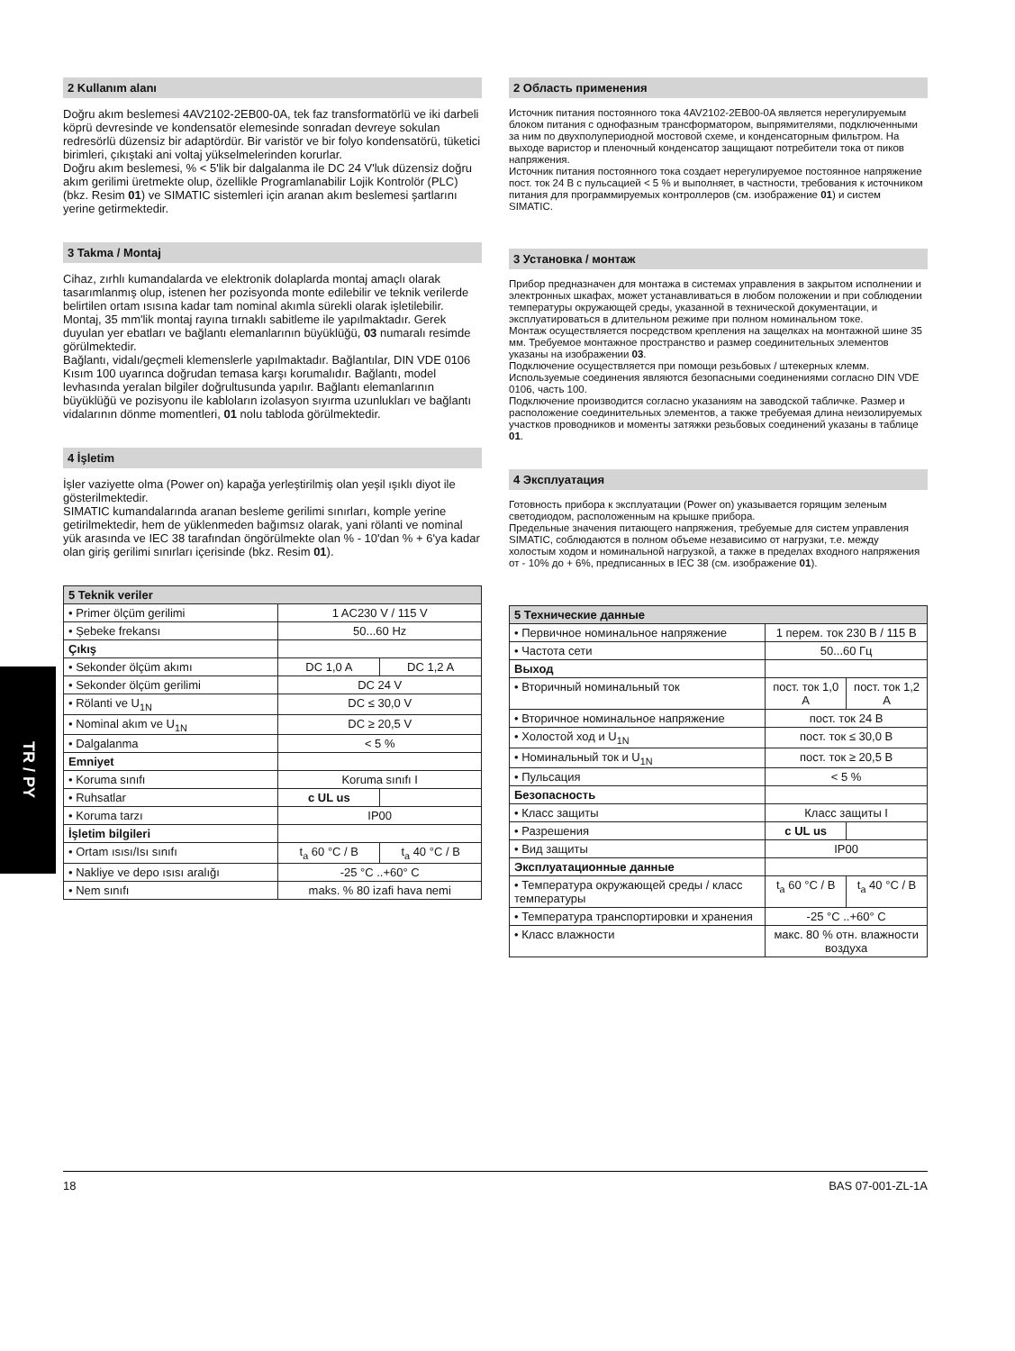TR / PY
2 Kullanım alanı
Doğru akım beslemesi 4AV2102-2EB00-0A, tek faz transformatörlü ve iki darbeli köprü devresinde ve kondensatör elemesinde sonradan devreye sokulan redresörlü düzensiz bir adaptördür. Bir varistör ve bir folyo kondensatörü, tüketici birimleri, çıkıştaki ani voltaj yükselmelerinden korurlar.
Doğru akım beslemesi, % < 5'lik bir dalgalanma ile DC 24 V'luk düzensiz doğru akım gerilimi üretmekte olup, özellikle Programlanabilir Lojik Kontrolör (PLC) (bkz. Resim 01) ve SIMATIC sistemleri için aranan akım beslemesi şartlarını yerine getirmektedir.
3 Takma / Montaj
Cihaz, zırhlı kumandalarda ve elektronik dolaplarda montaj amaçlı olarak tasarımlanmış olup, istenen her pozisyonda monte edilebilir ve teknik verilerde belirtilen ortam ısısına kadar tam nominal akımla sürekli olarak işletilebilir.
Montaj, 35 mm'lik montaj rayına tırnaklı sabitleme ile yapılmaktadır. Gerek duyulan yer ebatları ve bağlantı elemanlarının büyüklüğü, 03 numaralı resimde görülmektedir.
Bağlantı, vidalı/geçmeli klemenslerle yapılmaktadır. Bağlantılar, DIN VDE 0106 Kısım 100 uyarınca doğrudan temasa karşı korumalıdır. Bağlantı, model levhasında yeralan bilgiler doğrultusunda yapılır. Bağlantı elemanlarının büyüklüğü ve pozisyonu ile kabloların izolasyon sıyırma uzunlukları ve bağlantı vidalarının dönme momentleri, 01 nolu tabloda görülmektedir.
4 İşletim
İşler vaziyette olma (Power on) kapağa yerleştirilmiş olan yeşil ışıklı diyot ile gösterilmektedir.
SIMATIC kumandalarında aranan besleme gerilimi sınırları, komple yerine getirilmektedir, hem de yüklenmeden bağımsız olarak, yani rölanti ve nominal yük arasında ve IEC 38 tarafından öngörülmekte olan % - 10'dan % + 6'ya kadar olan giriş gerilimi sınırları içerisinde (bkz. Resim 01).
| 5 Teknik veriler | | |
| --- | --- | --- |
| • Primer ölçüm gerilimi | 1 AC230 V / 115 V | |
| • Şebeke frekansı | 50...60 Hz | |
| Çıkış | | |
| • Sekonder ölçüm akımı | DC 1,0 A | DC 1,2 A |
| • Sekonder ölçüm gerilimi | DC 24 V | |
| • Rölanti ve U<sub>1N</sub> | DC ≤ 30,0 V | |
| • Nominal akım ve U<sub>1N</sub> | DC ≥ 20,5 V | |
| • Dalgalanma | < 5 % | |
| Emniyet | | |
| • Koruma sınıfı | Koruma sınıfı I | |
| • Ruhsatlar | c UL us | |
| • Koruma tarzı | IP00 | |
| İşletim bilgileri | | |
| • Ortam ısısı/Isı sınıfı | t<sub>a</sub> 60 °C / B | t<sub>a</sub> 40 °C / B |
| • Nakliye ve depo ısısı aralığı | -25 °C ..+60° C | |
| • Nem sınıfı | maks. % 80 izafi hava nemi | |
2 Область применения
Источник питания постоянного тока 4AV2102-2EB00-0A является нерегулируемым блоком питания с однофазным трансформатором, выпрямителями, подключенными за ним по двухполупериодной мостовой схеме, и конденсаторным фильтром. На выходе варистор и пленочный конденсатор защищают потребители тока от пиков напряжения.
Источник питания постоянного тока создает нерегулируемое постоянное напряжение пост. ток 24 В с пульсацией < 5 % и выполняет, в частности, требования к источником питания для программируемых контроллеров (см. изображение 01) и систем SIMATIC.
3 Установка / монтаж
Прибор предназначен для монтажа в системах управления в закрытом исполнении и электронных шкафах, может устанавливаться в любом положении и при соблюдении температуры окружающей среды, указанной в технической документации, и эксплуатироваться в длительном режиме при полном номинальном токе.
Монтаж осуществляется посредством крепления на защелках на монтажной шине 35 мм. Требуемое монтажное пространство и размер соединительных элементов указаны на изображении 03.
Подключение осуществляется при помощи резьбовых / штекерных клемм. Используемые соединения являются безопасными соединениями согласно DIN VDE 0106, часть 100.
Подключение производится согласно указаниям на заводской табличке. Размер и расположение соединительных элементов, а также требуемая длина неизолируемых участков проводников и моменты затяжки резьбовых соединений указаны в таблице 01.
4 Эксплуатация
Готовность прибора к эксплуатации (Power on) указывается горящим зеленым светодиодом, расположенным на крышке прибора.
Предельные значения питающего напряжения, требуемые для систем управления SIMATIC, соблюдаются в полном объеме независимо от нагрузки, т.е. между холостым ходом и номинальной нагрузкой, а также в пределах входного напряжения от - 10% до + 6%, предписанных в IEC 38 (см. изображение 01).
| 5 Технические данные | | |
| --- | --- | --- |
| • Первичное номинальное напряжение | 1 перем. ток 230 В / 115 В | |
| • Частота сети | 50...60 Гц | |
| Выход | | |
| • Вторичный номинальный ток | пост. ток 1,0 A | пост. ток 1,2 A |
| • Вторичное номинальное напряжение | пост. ток 24 В | |
| • Холостой ход и U<sub>1N</sub> | пост. ток ≤ 30,0 В | |
| • Номинальный ток и U<sub>1N</sub> | пост. ток ≥ 20,5 В | |
| • Пульсация | < 5 % | |
| Безопасность | | |
| • Класс защиты | Класс защиты I | |
| • Разрешения | c UL us | |
| • Вид защиты | IP00 | |
| Эксплуатационные данные | | |
| • Температура окружающей среды / класс температуры | t<sub>a</sub> 60 °C / B | t<sub>a</sub> 40 °C / B |
| • Температура транспортировки и хранения | -25 °C ..+60° C | |
| • Класс влажности | макс. 80 % отн. влажности воздуха | |
18 BAS 07-001-ZL-1A